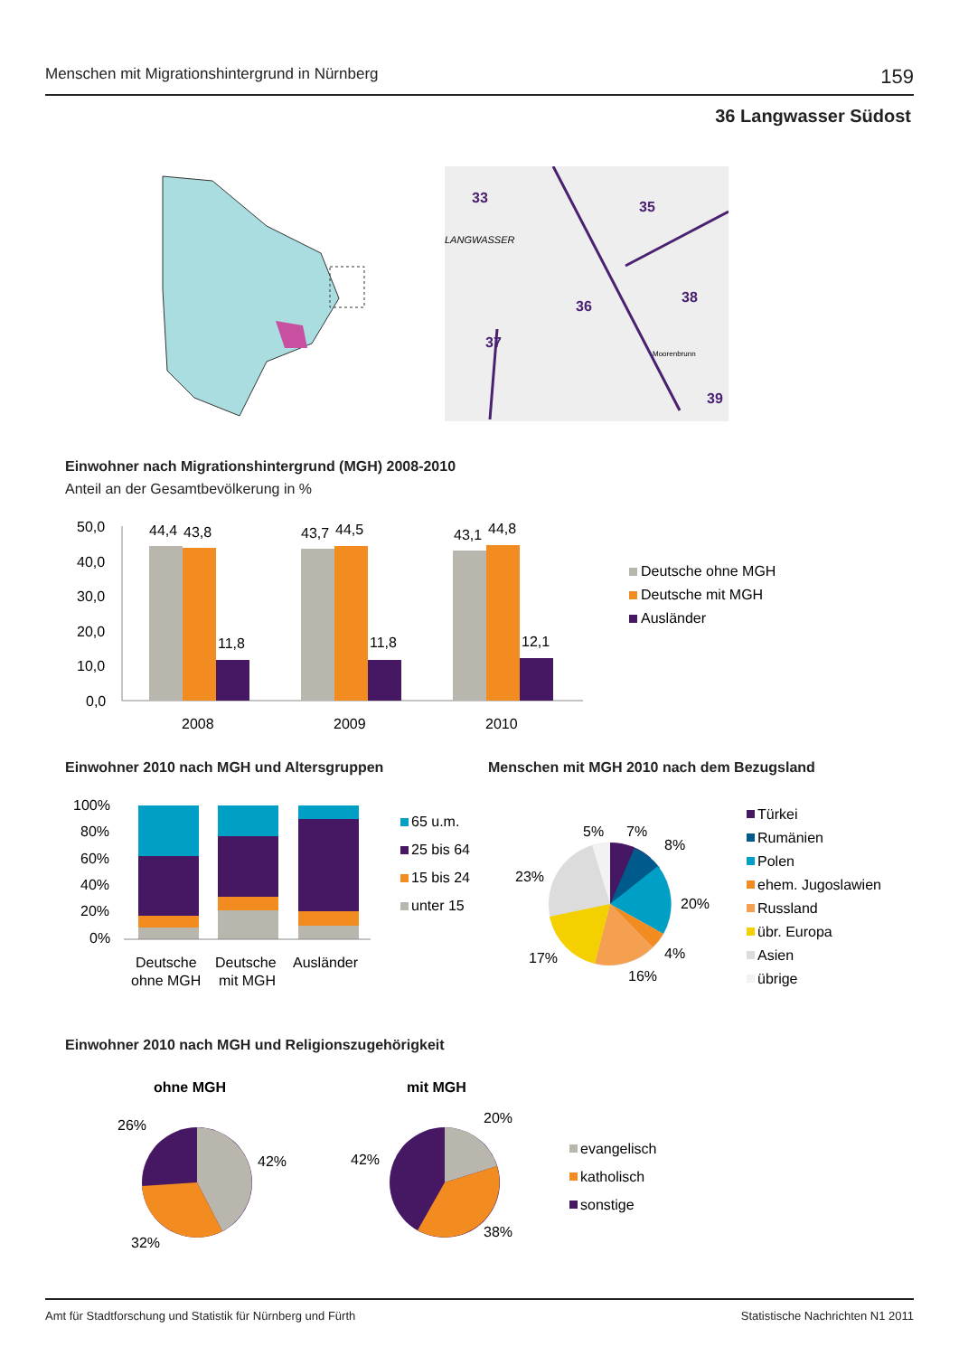Menschen mit Migrationshintergrund in Nürnberg 159
36 Langwasser Südost
33
35
LANGWASSER
36
38
37
39
Moorenbrunn
Einwohner nach Migrationshintergrund (MGH) 2008-2010
Anteil an der Gesamtbevölkerung in %
50,0
40,0
30,0
20,0
10,0
0,0
44,4
43,8
11,8
43,7
44,5
11,8
43,1
44,8
12,1
2008
2009
2010
Deutsche ohne MGH
Deutsche mit MGH
Ausländer
Einwohner 2010 nach MGH und Altersgruppen
Menschen mit MGH 2010 nach dem Bezugsland
100%
80%
60%
40%
20%
0%
Deutsche
ohne MGH
Deutsche
mit MGH
Ausländer
65 u.m.
25 bis 64
15 bis 24
unter 15
5%
7%
8%
23%
20%
17%
4%
16%
Türkei
Rumänien
Polen
ehem. Jugoslawien
Russland
übr. Europa
Asien
übrige
Einwohner 2010 nach MGH und Religionszugehörigkeit
ohne MGH
mit MGH
26%
42%
32%
20%
42%
38%
evangelisch
katholisch
sonstige
Amt für Stadtforschung und Statistik für Nürnberg und Fürth Statistische Nachrichten N1 2011